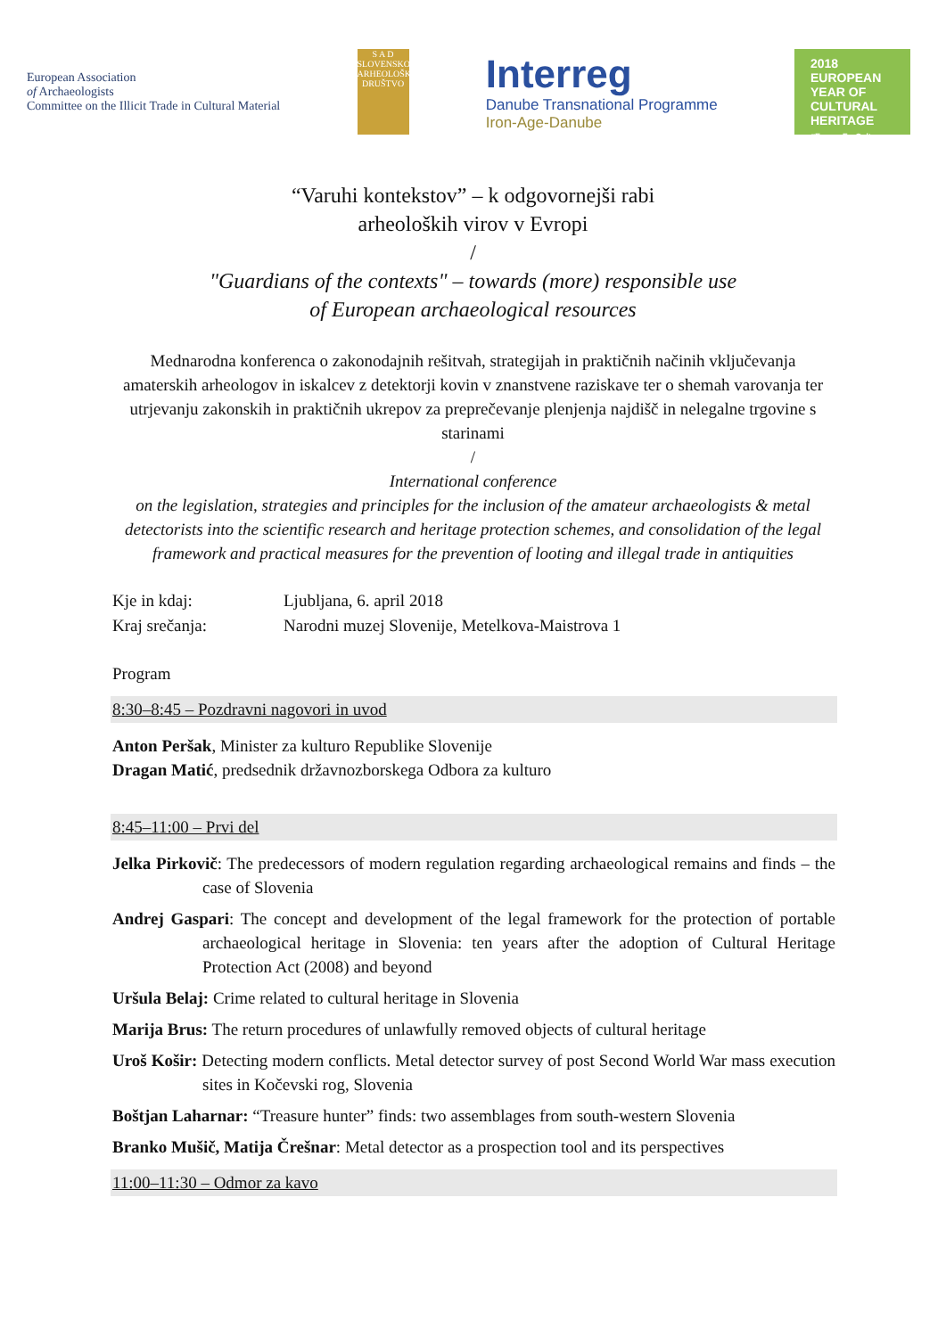European Association
of Archaeologists
Committee on the Illicit Trade in Cultural Material
S A D
SLOVENSKO ARHEOLOŠKO DRUŠTVO
Interreg
Danube Transnational Programme
Iron-Age-Danube
2018
EUROPEAN YEAR OF CULTURAL HERITAGE
#EuropeForCulture
“Varuhi kontekstov” – k odgovornejši rabi
arheoloških virov v Evropi
/
"Guardians of the contexts" – towards (more) responsible use
of European archaeological resources
Mednarodna konferenca o zakonodajnih rešitvah, strategijah in praktičnih načinih vključevanja amaterskih arheologov in iskalcev z detektorji kovin v znanstvene raziskave ter o shemah varovanja ter utrjevanju zakonskih in praktičnih ukrepov za preprečevanje plenjenja najdišč in nelegalne trgovine s starinami
/
International conference
on the legislation, strategies and principles for the inclusion of the amateur archaeologists & metal detectorists into the scientific research and heritage protection schemes, and consolidation of the legal framework and practical measures for the prevention of looting and illegal trade in antiquities
Kje in kdaj: Ljubljana, 6. april 2018
Kraj srečanja: Narodni muzej Slovenije, Metelkova-Maistrova 1
Program
8:30–8:45 – Pozdravni nagovori in uvod
Anton Peršak, Minister za kulturo Republike Slovenije
Dragan Matić, predsednik državnozborskega Odbora za kulturo
8:45–11:00 – Prvi del
Jelka Pirkovič: The predecessors of modern regulation regarding archaeological remains and finds – the case of Slovenia
Andrej Gaspari: The concept and development of the legal framework for the protection of portable archaeological heritage in Slovenia: ten years after the adoption of Cultural Heritage Protection Act (2008) and beyond
Uršula Belaj: Crime related to cultural heritage in Slovenia
Marija Brus: The return procedures of unlawfully removed objects of cultural heritage
Uroš Košir: Detecting modern conflicts. Metal detector survey of post Second World War mass execution sites in Kočevski rog, Slovenia
Boštjan Laharnar: “Treasure hunter” finds: two assemblages from south-western Slovenia
Branko Mušič, Matija Črešnar: Metal detector as a prospection tool and its perspectives
11:00–11:30 – Odmor za kavo